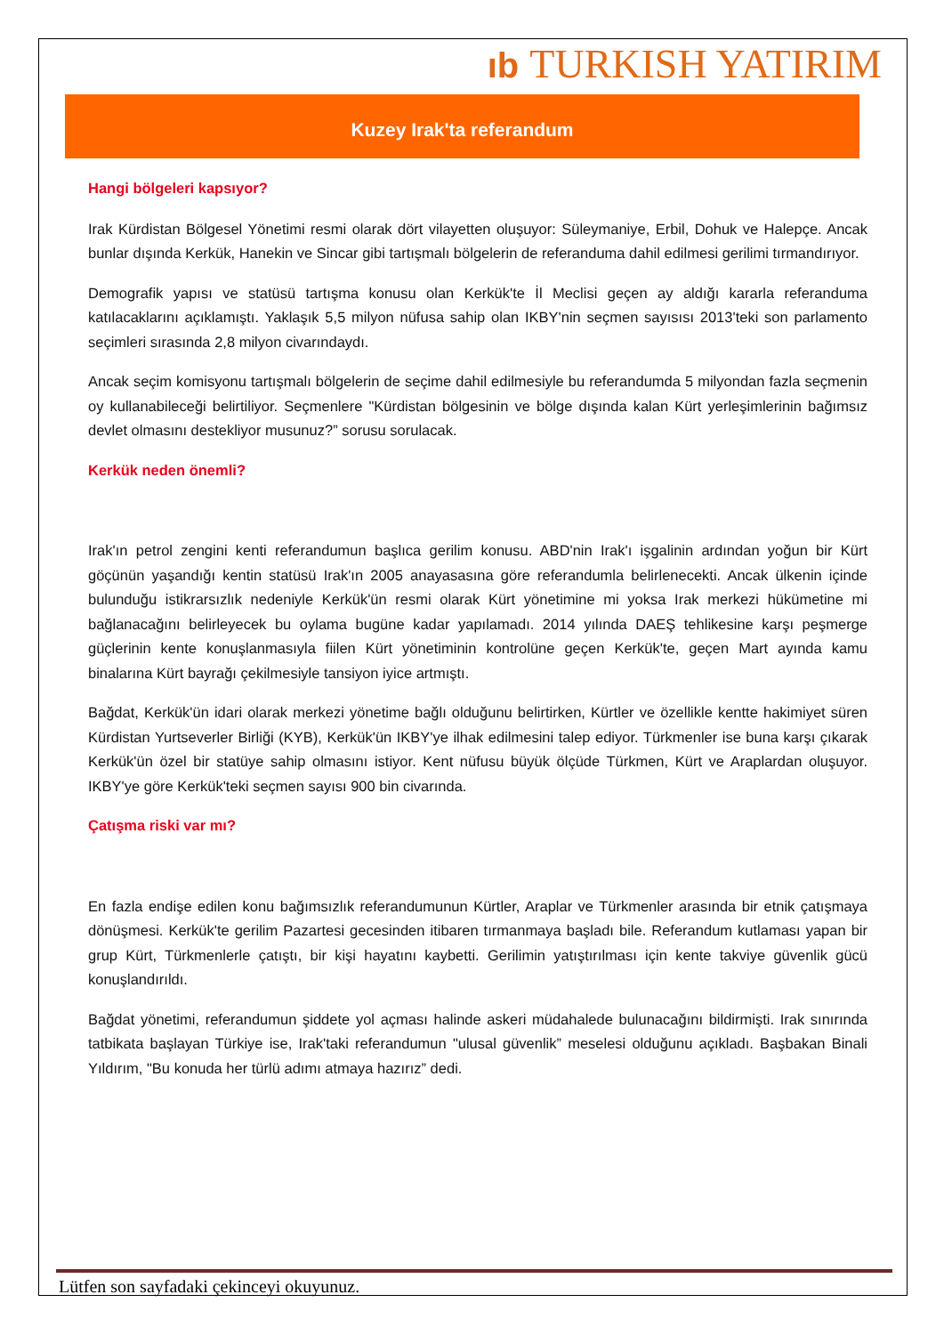ıb TURKISH YATIRIM
Kuzey Irak'ta referandum
Hangi bölgeleri kapsıyor?
Irak Kürdistan Bölgesel Yönetimi resmi olarak dört vilayetten oluşuyor: Süleymaniye, Erbil, Dohuk ve Halepçe. Ancak bunlar dışında Kerkük, Hanekin ve Sincar gibi tartışmalı bölgelerin de referanduma dahil edilmesi gerilimi tırmandırıyor.
Demografik yapısı ve statüsü tartışma konusu olan Kerkük'te İl Meclisi geçen ay aldığı kararla referanduma katılacaklarını açıklamıştı. Yaklaşık 5,5 milyon nüfusa sahip olan IKBY'nin seçmen sayısısı 2013'teki son parlamento seçimleri sırasında 2,8 milyon civarındaydı.
Ancak seçim komisyonu tartışmalı bölgelerin de seçime dahil edilmesiyle bu referandumda 5 milyondan fazla seçmenin oy kullanabileceği belirtiliyor. Seçmenlere "Kürdistan bölgesinin ve bölge dışında kalan Kürt yerleşimlerinin bağımsız devlet olmasını destekliyor musunuz?” sorusu sorulacak.
Kerkük neden önemli?
Irak'ın petrol zengini kenti referandumun başlıca gerilim konusu. ABD'nin Irak'ı işgalinin ardından yoğun bir Kürt göçünün yaşandığı kentin statüsü Irak'ın 2005 anayasasına göre referandumla belirlenecekti. Ancak ülkenin içinde bulunduğu istikrarsızlık nedeniyle Kerkük'ün resmi olarak Kürt yönetimine mi yoksa Irak merkezi hükümetine mi bağlanacağını belirleyecek bu oylama bugüne kadar yapılamadı. 2014 yılında DAEŞ tehlikesine karşı peşmerge güçlerinin kente konuşlanmasıyla fiilen Kürt yönetiminin kontrolüne geçen Kerkük'te, geçen Mart ayında kamu binalarına Kürt bayrağı çekilmesiyle tansiyon iyice artmıştı.
Bağdat, Kerkük'ün idari olarak merkezi yönetime bağlı olduğunu belirtirken, Kürtler ve özellikle kentte hakimiyet süren Kürdistan Yurtseverler Birliği (KYB), Kerkük'ün IKBY'ye ilhak edilmesini talep ediyor. Türkmenler ise buna karşı çıkarak Kerkük'ün özel bir statüye sahip olmasını istiyor. Kent nüfusu büyük ölçüde Türkmen, Kürt ve Araplardan oluşuyor. IKBY'ye göre Kerkük'teki seçmen sayısı 900 bin civarında.
Çatışma riski var mı?
En fazla endişe edilen konu bağımsızlık referandumunun Kürtler, Araplar ve Türkmenler arasında bir etnik çatışmaya dönüşmesi. Kerkük'te gerilim Pazartesi gecesinden itibaren tırmanmaya başladı bile. Referandum kutlaması yapan bir grup Kürt, Türkmenlerle çatıştı, bir kişi hayatını kaybetti. Gerilimin yatıştırılması için kente takviye güvenlik gücü konuşlandırıldı.
Bağdat yönetimi, referandumun şiddete yol açması halinde askeri müdahalede bulunacağını bildirmişti. Irak sınırında tatbikata başlayan Türkiye ise, Irak'taki referandumun "ulusal güvenlik” meselesi olduğunu açıkladı. Başbakan Binali Yıldırım, "Bu konuda her türlü adımı atmaya hazırız” dedi.
Lütfen son sayfadaki çekinceyi okuyunuz.